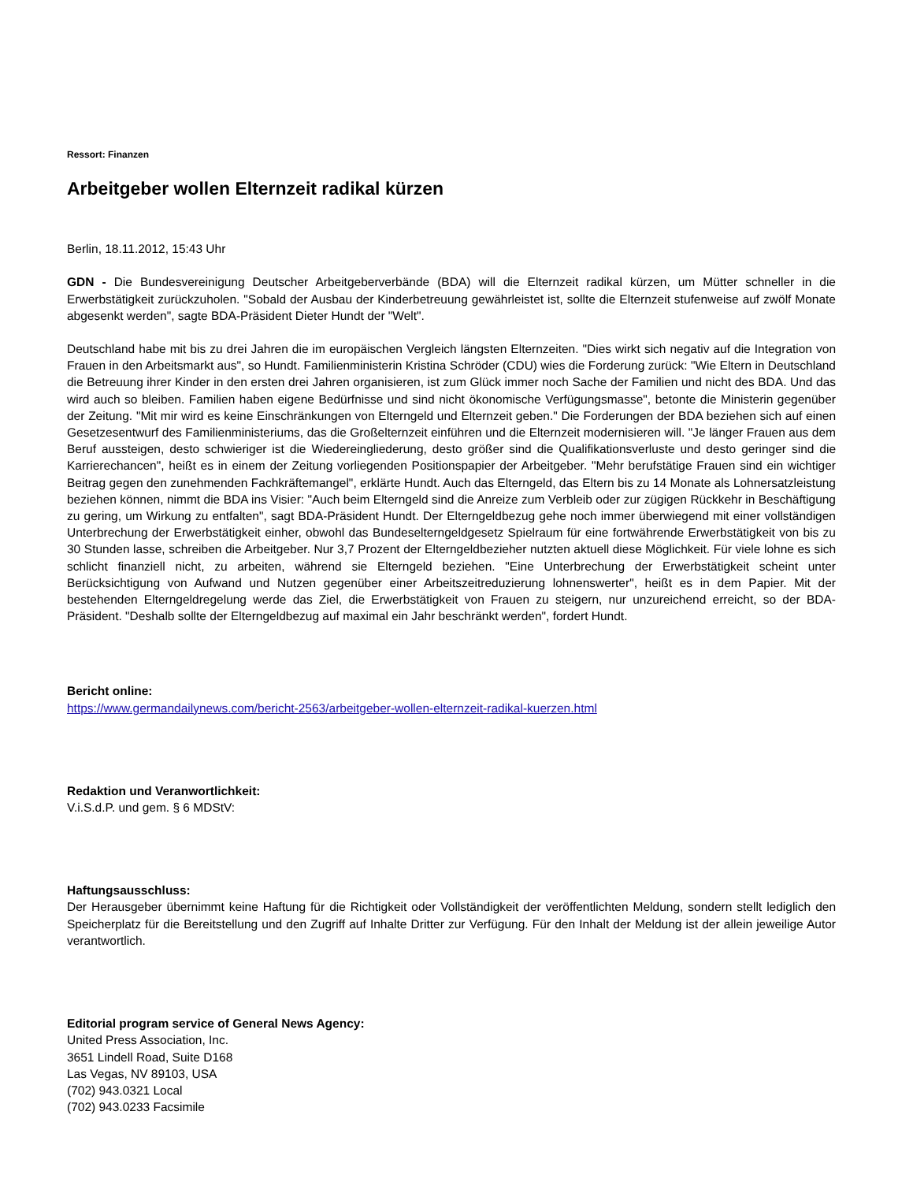Ressort: Finanzen
Arbeitgeber wollen Elternzeit radikal kürzen
Berlin, 18.11.2012, 15:43 Uhr
GDN - Die Bundesvereinigung Deutscher Arbeitgeberverbände (BDA) will die Elternzeit radikal kürzen, um Mütter schneller in die Erwerbstätigkeit zurückzuholen. "Sobald der Ausbau der Kinderbetreuung gewährleistet ist, sollte die Elternzeit stufenweise auf zwölf Monate abgesenkt werden", sagte BDA-Präsident Dieter Hundt der "Welt".
Deutschland habe mit bis zu drei Jahren die im europäischen Vergleich längsten Elternzeiten. "Dies wirkt sich negativ auf die Integration von Frauen in den Arbeitsmarkt aus", so Hundt. Familienministerin Kristina Schröder (CDU) wies die Forderung zurück: "Wie Eltern in Deutschland die Betreuung ihrer Kinder in den ersten drei Jahren organisieren, ist zum Glück immer noch Sache der Familien und nicht des BDA. Und das wird auch so bleiben. Familien haben eigene Bedürfnisse und sind nicht ökonomische Verfügungsmasse", betonte die Ministerin gegenüber der Zeitung. "Mit mir wird es keine Einschränkungen von Elterngeld und Elternzeit geben." Die Forderungen der BDA beziehen sich auf einen Gesetzesentwurf des Familienministeriums, das die Großelternzeit einführen und die Elternzeit modernisieren will. "Je länger Frauen aus dem Beruf aussteigen, desto schwieriger ist die Wiedereingliederung, desto größer sind die Qualifikationsverluste und desto geringer sind die Karrierechancen", heißt es in einem der Zeitung vorliegenden Positionspapier der Arbeitgeber. "Mehr berufstätige Frauen sind ein wichtiger Beitrag gegen den zunehmenden Fachkräftemangel", erklärte Hundt. Auch das Elterngeld, das Eltern bis zu 14 Monate als Lohnersatzleistung beziehen können, nimmt die BDA ins Visier: "Auch beim Elterngeld sind die Anreize zum Verbleib oder zur zügigen Rückkehr in Beschäftigung zu gering, um Wirkung zu entfalten", sagt BDA-Präsident Hundt. Der Elterngeldbezug gehe noch immer überwiegend mit einer vollständigen Unterbrechung der Erwerbstätigkeit einher, obwohl das Bundeselterngeldgesetz Spielraum für eine fortwährende Erwerbstätigkeit von bis zu 30 Stunden lasse, schreiben die Arbeitgeber. Nur 3,7 Prozent der Elterngeldbezieher nutzten aktuell diese Möglichkeit. Für viele lohne es sich schlicht finanziell nicht, zu arbeiten, während sie Elterngeld beziehen. "Eine Unterbrechung der Erwerbstätigkeit scheint unter Berücksichtigung von Aufwand und Nutzen gegenüber einer Arbeitszeitreduzierung lohnenswerter", heißt es in dem Papier. Mit der bestehenden Elterngeldregelung werde das Ziel, die Erwerbstätigkeit von Frauen zu steigern, nur unzureichend erreicht, so der BDA-Präsident. "Deshalb sollte der Elterngeldbezug auf maximal ein Jahr beschränkt werden", fordert Hundt.
Bericht online:
https://www.germandailynews.com/bericht-2563/arbeitgeber-wollen-elternzeit-radikal-kuerzen.html
Redaktion und Veranwortlichkeit:
V.i.S.d.P. und gem. § 6 MDStV:
Haftungsausschluss:
Der Herausgeber übernimmt keine Haftung für die Richtigkeit oder Vollständigkeit der veröffentlichten Meldung, sondern stellt lediglich den Speicherplatz für die Bereitstellung und den Zugriff auf Inhalte Dritter zur Verfügung. Für den Inhalt der Meldung ist der allein jeweilige Autor verantwortlich.
Editorial program service of General News Agency:
United Press Association, Inc.
3651 Lindell Road, Suite D168
Las Vegas, NV 89103, USA
(702) 943.0321 Local
(702) 943.0233 Facsimile